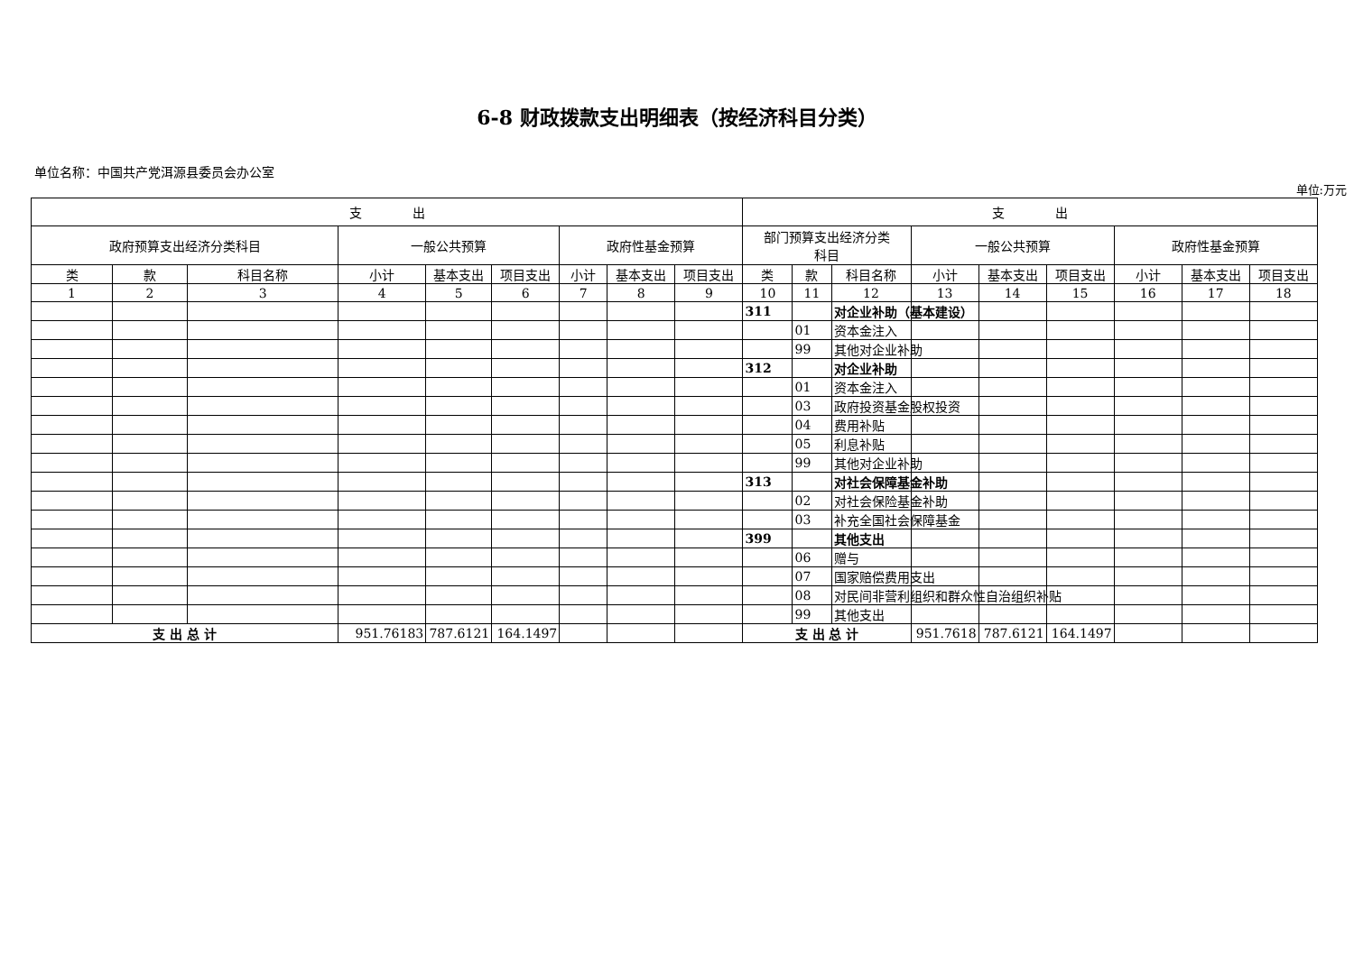6-8 财政拨款支出明细表（按经济科目分类）
单位名称：中国共产党洱源县委员会办公室
单位:万元
| 支 出 | | | | | | | | | 支 出 | | | | | | | | |
| --- | --- | --- | --- | --- | --- | --- | --- | --- | --- | --- | --- | --- | --- | --- | --- | --- | --- |
| 政府预算支出经济分类科目 | | | 一般公共预算 | | | 政府性基金预算 | | | 部门预算支出经济分类 科目 | | | 一般公共预算 | | | 政府性基金预算 | | |
| 类 | 款 | 科目名称 | 小计 | 基本支出 | 项目支出 | 小计 | 基本支出 | 项目支出 | 类 | 款 | 科目名称 | 小计 | 基本支出 | 项目支出 | 小计 | 基本支出 | 项目支出 |
| 1 | 2 | 3 | 4 | 5 | 6 | 7 | 8 | 9 | 10 | 11 | 12 | 13 | 14 | 15 | 16 | 17 | 18 |
| | | | | | | | | | 311 | | 对企业补助（基本建设） | | | | | | |
| | | | | | | | | | | 01 | 资本金注入 | | | | | | |
| | | | | | | | | | | 99 | 其他对企业补助 | | | | | | |
| | | | | | | | | | 312 | | 对企业补助 | | | | | | |
| | | | | | | | | | | 01 | 资本金注入 | | | | | | |
| | | | | | | | | | | 03 | 政府投资基金股权投资 | | | | | | |
| | | | | | | | | | | 04 | 费用补贴 | | | | | | |
| | | | | | | | | | | 05 | 利息补贴 | | | | | | |
| | | | | | | | | | | 99 | 其他对企业补助 | | | | | | |
| | | | | | | | | | 313 | | 对社会保障基金补助 | | | | | | |
| | | | | | | | | | | 02 | 对社会保险基金补助 | | | | | | |
| | | | | | | | | | | 03 | 补充全国社会保障基金 | | | | | | |
| | | | | | | | | | 399 | | 其他支出 | | | | | | |
| | | | | | | | | | | 06 | 赠与 | | | | | | |
| | | | | | | | | | | 07 | 国家赔偿费用支出 | | | | | | |
| | | | | | | | | | | 08 | 对民间非营利组织和群众性自治组织补贴 | | | | | | |
| | | | | | | | | | | 99 | 其他支出 | | | | | | |
| 支 出 总 计 | | | 951.76183 | 787.6121 | 164.1497 | | | | 支 出 总 计 | | | 951.7618 | 787.6121 | 164.1497 | | | |